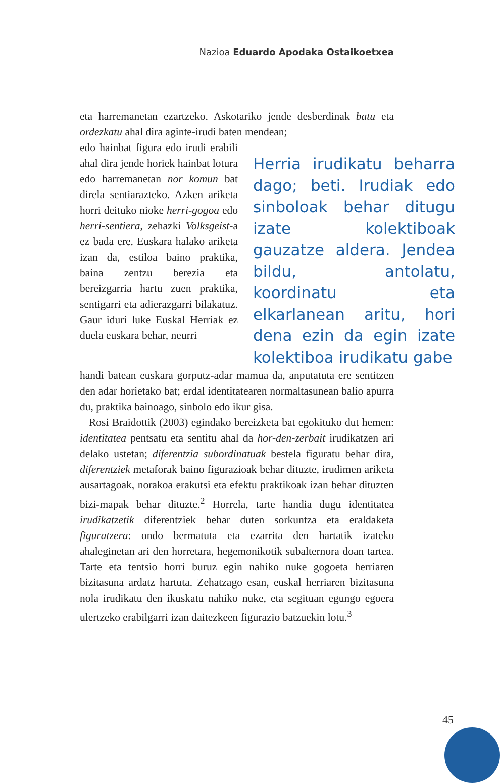Nazioa Eduardo Apodaka Ostaikoetxea
eta harremanetan ezartzeko. Askotariko jende desberdinak batu eta ordezkatu ahal dira aginte-irudi baten mendean;
edo hainbat figura edo irudi erabili ahal dira jende horiek hainbat lotura edo harremanetan nor komun bat direla sentiarazteko. Azken ariketa horri deituko nioke herri-gogoa edo herri-sentiera, zehazki Volksgeist-a ez bada ere. Euskara halako ariketa izan da, estiloa baino praktika, baina zentzu berezia eta bereizgarria hartu zuen praktika, sentigarri eta adierazgarri bilakatuz. Gaur iduri luke Euskal Herriak ez duela euskara behar, neurri
Herria irudikatu beharra dago; beti. Irudiak edo sinboloak behar ditugu izate kolektiboak gauzatze aldera. Jendea bildu, antolatu, koordinatu eta elkarlanean aritu, hori dena ezin da egin izate kolektiboa irudikatu gabe
handi batean euskara gorputz-adar mamua da, anputatuta ere sentitzen den adar horietako bat; erdal identitatearen normaltasunean balio apurra du, praktika bainoago, sinbolo edo ikur gisa.
Rosi Braidottik (2003) egindako bereizketa bat egokituko dut hemen: identitatea pentsatu eta sentitu ahal da hor-den-zerbait irudikatzen ari delako ustetan; diferentzia subordinatuak bestela figuratu behar dira, diferentziek metaforak baino figurazioak behar dituzte, irudimen ariketa ausartagoak, norakoa erakutsi eta efektu praktikoak izan behar dituzten bizi-mapak behar dituzte.<sup>2</sup> Horrela, tarte handia dugu identitatea irudikatzetik diferentziek behar duten sorkuntza eta eraldaketa figuratzera: ondo bermatuta eta ezarrita den hartatik izateko ahaleginetan ari den horretara, hegemonikotik subalternora doan tartea. Tarte eta tentsio horri buruz egin nahiko nuke gogoeta herriaren bizitasuna ardatz hartuta. Zehatzago esan, euskal herriaren bizitasuna nola irudikatu den ikuskatu nahiko nuke, eta segituan egungo egoera ulertzeko erabilgarri izan daitezkeen figurazio batzuekin lotu.<sup>3</sup>
45